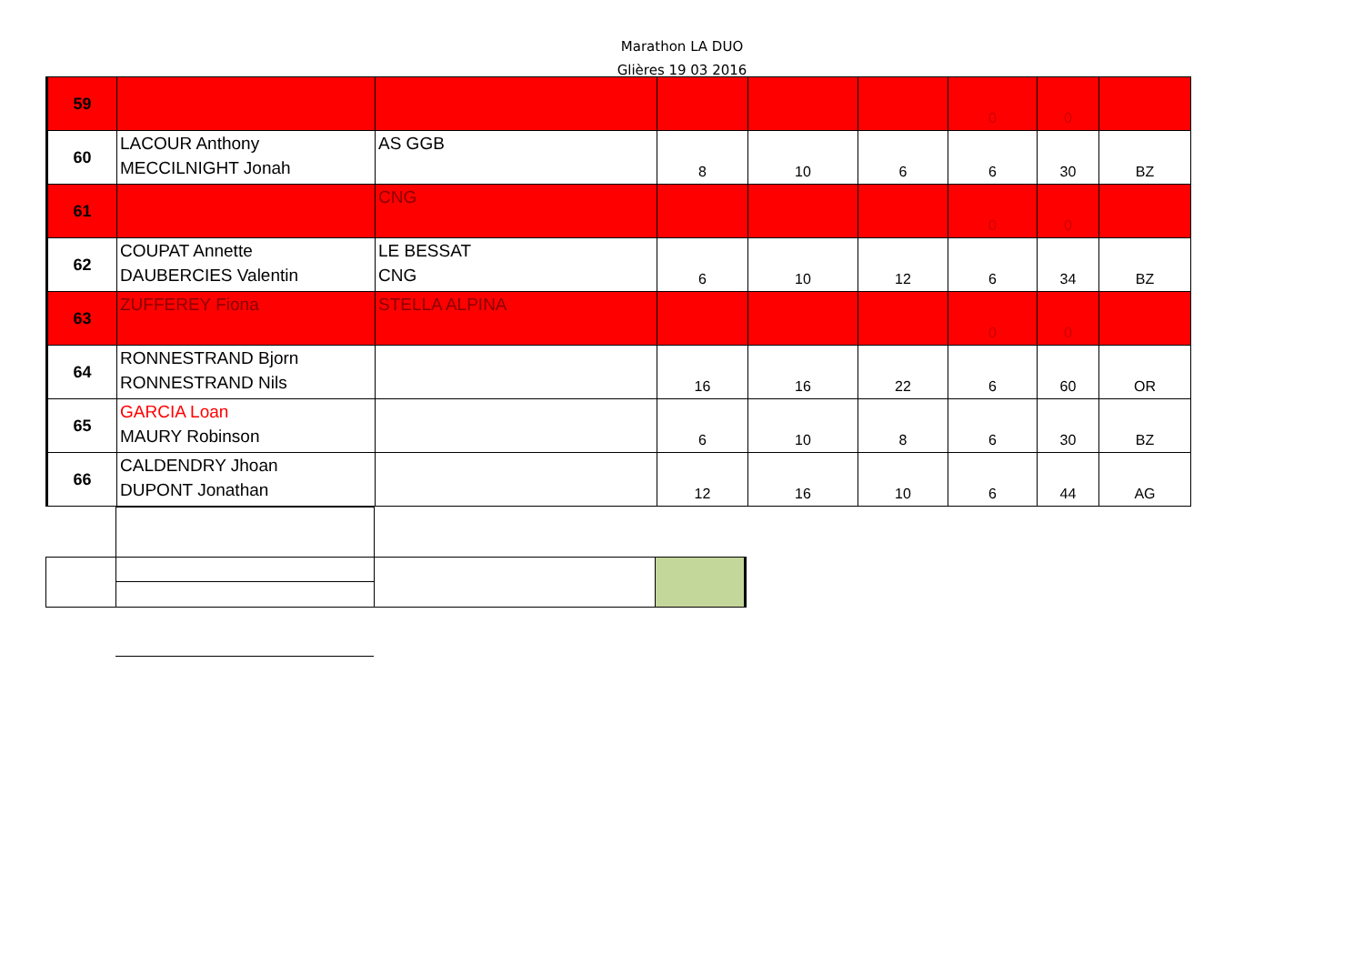Marathon LA DUO
Glières 19 03 2016
| 59 | | | | | | 0 | 0 | |
| 60 | LACOUR Anthony MECCILNIGHT Jonah | AS GGB | 8 | 10 | 6 | 6 | 30 | BZ |
| 61 | | CNG | | | | 0 | 0 | |
| 62 | COUPAT Annette DAUBERCIES Valentin | LE BESSAT CNG | 6 | 10 | 12 | 6 | 34 | BZ |
| 63 | ZUFFEREY Fiona | STELLA ALPINA | | | | 0 | 0 | |
| 64 | RONNESTRAND Bjorn RONNESTRAND Nils | | 16 | 16 | 22 | 6 | 60 | OR |
| 65 | GARCIA Loan MAURY Robinson | | 6 | 10 | 8 | 6 | 30 | BZ |
| 66 | CALDENDRY Jhoan DUPONT Jonathan | | 12 | 16 | 10 | 6 | 44 | AG |